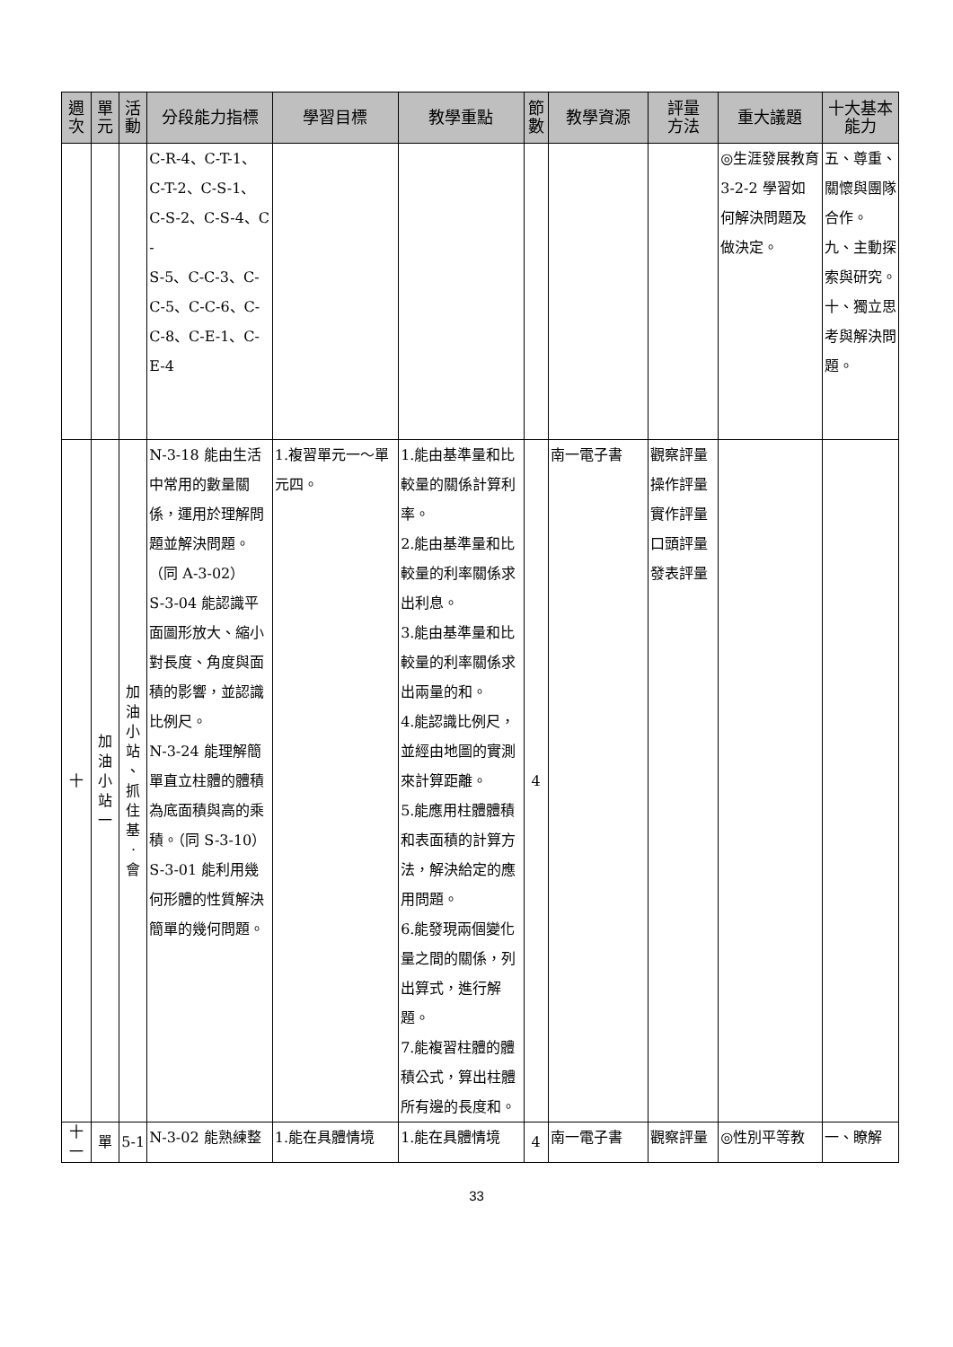| 週 次 | 單 元 | 活 動 | 分段能力指標 | 學習目標 | 教學重點 | 節 數 | 教學資源 | 評量 方法 | 重大議題 | 十大基本 能力 |
| --- | --- | --- | --- | --- | --- | --- | --- | --- | --- | --- |
| | | | C-R-4、C-T-1、 C-T-2、C-S-1、 C-S-2、C-S-4、C- S-5、C-C-3、C- C-5、C-C-6、C- C-8、C-E-1、C- E-4 | | | | | | ◎生涯發展教育 3-2-2 學習如何解決問題及做決定。 | 五、尊重、關懷與團隊合作。 九、主動探索與研究。 十、獨立思考與解決問題。 |
| 十 | 加 油 小 站 一 | 加 油 小 站 、 抓 住 基 ‧ 會 | N-3-18 能由生活中常用的數量關係，運用於理解問題並解決問題。（同 A-3-02） S-3-04 能認識平面圖形放大、縮小對長度、角度與面積的影響，並認識比例尺。 N-3-24 能理解簡單直立柱體的體積為底面積與高的乘積。（同 S-3-10） S-3-01 能利用幾何形體的性質解決簡單的幾何問題。 | 1.複習單元一～單元四。 | 1.能由基準量和比較量的關係計算利率。 2.能由基準量和比較量的利率關係求出利息。 3.能由基準量和比較量的利率關係求出兩量的和。 4.能認識比例尺，並經由地圖的實測來計算距離。 5.能應用柱體體積和表面積的計算方法，解決給定的應用問題。 6.能發現兩個變化量之間的關係，列出算式，進行解題。 7.能複習柱體的體積公式，算出柱體所有邊的長度和。 | 4 | 南一電子書 | 觀察評量 操作評量 實作評量 口頭評量 發表評量 | | |
| 十 一 | 單 | 5-1 | N-3-02 能熟練整 | 1.能在具體情境 | 1.能在具體情境 | 4 | 南一電子書 | 觀察評量 | ◎性別平等教 | 一、瞭解 |
33